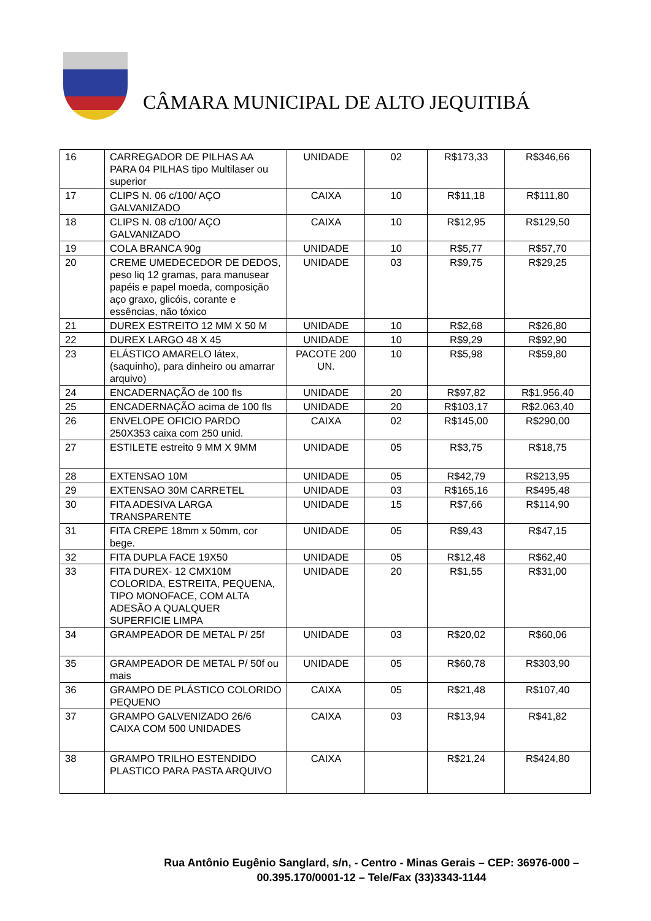CÂMARA MUNICIPAL DE ALTO JEQUITIBÁ
| 16 | CARREGADOR DE PILHAS AA PARA 04 PILHAS tipo Multilaser ou superior | UNIDADE | 02 | R$173,33 | R$346,66 |
| 17 | CLIPS N. 06 c/100/ AÇO GALVANIZADO | CAIXA | 10 | R$11,18 | R$111,80 |
| 18 | CLIPS N. 08 c/100/ AÇO GALVANIZADO | CAIXA | 10 | R$12,95 | R$129,50 |
| 19 | COLA BRANCA 90g | UNIDADE | 10 | R$5,77 | R$57,70 |
| 20 | CREME UMEDECEDOR DE DEDOS, peso liq 12 gramas, para manusear papéis e papel moeda, composição aço graxo, glicóis, corante e essências, não tóxico | UNIDADE | 03 | R$9,75 | R$29,25 |
| 21 | DUREX ESTREITO 12 MM X 50 M | UNIDADE | 10 | R$2,68 | R$26,80 |
| 22 | DUREX LARGO 48 X 45 | UNIDADE | 10 | R$9,29 | R$92,90 |
| 23 | ELÁSTICO AMARELO látex, (saquinho), para dinheiro ou amarrar arquivo) | PACOTE 200 UN. | 10 | R$5,98 | R$59,80 |
| 24 | ENCADERNAÇÃO de 100 fls | UNIDADE | 20 | R$97,82 | R$1.956,40 |
| 25 | ENCADERNAÇÃO acima de 100 fls | UNIDADE | 20 | R$103,17 | R$2.063,40 |
| 26 | ENVELOPE OFICIO PARDO 250X353 caixa com 250 unid. | CAIXA | 02 | R$145,00 | R$290,00 |
| 27 | ESTILETE estreito 9 MM X 9MM | UNIDADE | 05 | R$3,75 | R$18,75 |
| 28 | EXTENSAO 10M | UNIDADE | 05 | R$42,79 | R$213,95 |
| 29 | EXTENSAO 30M CARRETEL | UNIDADE | 03 | R$165,16 | R$495,48 |
| 30 | FITA ADESIVA LARGA TRANSPARENTE | UNIDADE | 15 | R$7,66 | R$114,90 |
| 31 | FITA CREPE 18mm x 50mm, cor bege. | UNIDADE | 05 | R$9,43 | R$47,15 |
| 32 | FITA DUPLA FACE 19X50 | UNIDADE | 05 | R$12,48 | R$62,40 |
| 33 | FITA DUREX- 12 CMX10M COLORIDA, ESTREITA, PEQUENA, TIPO MONOFACE, COM ALTA ADESÃO A QUALQUER SUPERFICIE LIMPA | UNIDADE | 20 | R$1,55 | R$31,00 |
| 34 | GRAMPEADOR DE METAL P/ 25f | UNIDADE | 03 | R$20,02 | R$60,06 |
| 35 | GRAMPEADOR DE METAL P/ 50f ou mais | UNIDADE | 05 | R$60,78 | R$303,90 |
| 36 | GRAMPO DE PLÁSTICO COLORIDO PEQUENO | CAIXA | 05 | R$21,48 | R$107,40 |
| 37 | GRAMPO GALVENIZADO 26/6 CAIXA COM 500 UNIDADES | CAIXA | 03 | R$13,94 | R$41,82 |
| 38 | GRAMPO TRILHO ESTENDIDO PLASTICO PARA PASTA ARQUIVO | CAIXA | | R$21,24 | R$424,80 |
Rua Antônio Eugênio Sanglard, s/n, - Centro - Minas Gerais – CEP: 36976-000 –
00.395.170/0001-12 – Tele/Fax (33)3343-1144